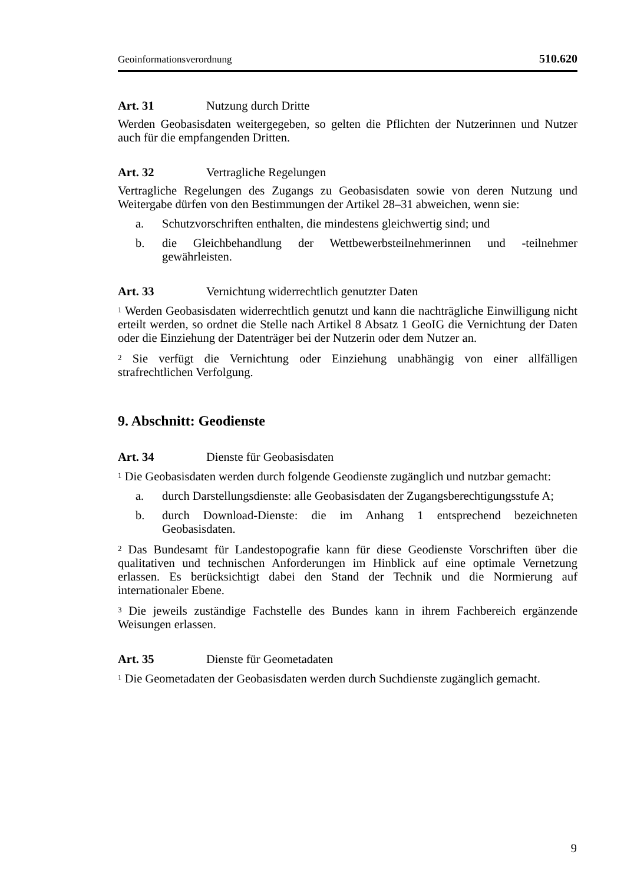Geoinformationsverordnung 510.620
Art. 31 Nutzung durch Dritte
Werden Geobasisdaten weitergegeben, so gelten die Pflichten der Nutzerinnen und Nutzer auch für die empfangenden Dritten.
Art. 32 Vertragliche Regelungen
Vertragliche Regelungen des Zugangs zu Geobasisdaten sowie von deren Nutzung und Weitergabe dürfen von den Bestimmungen der Artikel 28–31 abweichen, wenn sie:
a. Schutzvorschriften enthalten, die mindestens gleichwertig sind; und
b. die Gleichbehandlung der Wettbewerbsteilnehmerinnen und -teilnehmer gewährleisten.
Art. 33 Vernichtung widerrechtlich genutzter Daten
<sup>1</sup> Werden Geobasisdaten widerrechtlich genutzt und kann die nachträgliche Einwilligung nicht erteilt werden, so ordnet die Stelle nach Artikel 8 Absatz 1 GeoIG die Vernichtung der Daten oder die Einziehung der Datenträger bei der Nutzerin oder dem Nutzer an.
<sup>2</sup> Sie verfügt die Vernichtung oder Einziehung unabhängig von einer allfälligen strafrechtlichen Verfolgung.
9. Abschnitt: Geodienste
Art. 34 Dienste für Geobasisdaten
<sup>1</sup> Die Geobasisdaten werden durch folgende Geodienste zugänglich und nutzbar gemacht:
a. durch Darstellungsdienste: alle Geobasisdaten der Zugangsberechtigungsstufe A;
b. durch Download-Dienste: die im Anhang 1 entsprechend bezeichneten Geobasisdaten.
<sup>2</sup> Das Bundesamt für Landestopografie kann für diese Geodienste Vorschriften über die qualitativen und technischen Anforderungen im Hinblick auf eine optimale Vernetzung erlassen. Es berücksichtigt dabei den Stand der Technik und die Normierung auf internationaler Ebene.
<sup>3</sup> Die jeweils zuständige Fachstelle des Bundes kann in ihrem Fachbereich ergänzende Weisungen erlassen.
Art. 35 Dienste für Geometadaten
<sup>1</sup> Die Geometadaten der Geobasisdaten werden durch Suchdienste zugänglich gemacht.
9